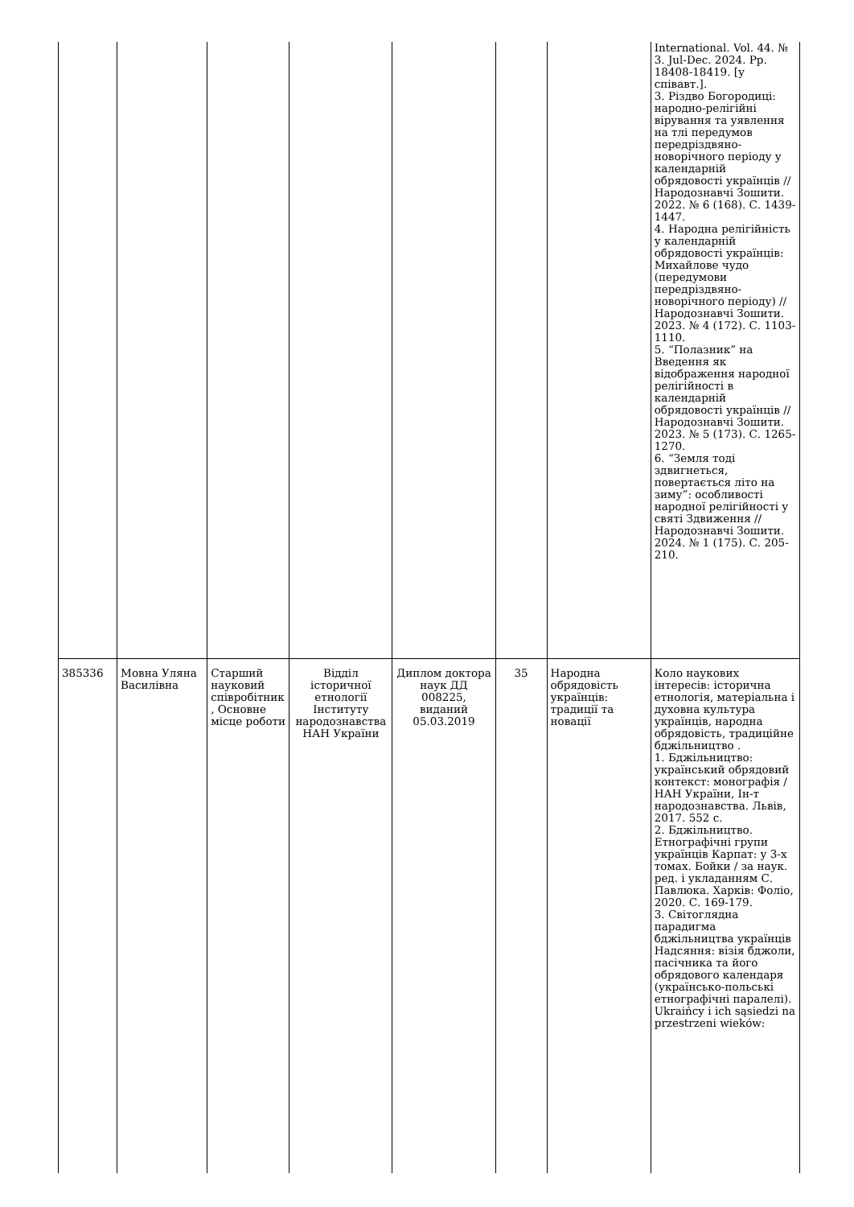| | | | | | | | International. Vol. 44. № 3. Jul-Dec. 2024. Pp. 18408-18419. [у співавт.]. 3. Різдво Богородиці: народно-релігійні вірування та уявлення на тлі передумов передріздвяно-новорічного періоду у календарній обрядовості українців // Народознавчі Зошити. 2022. № 6 (168). С. 1439-1447. 4. Народна релігійність у календарній обрядовості українців: Михайлове чудо (передумови передріздвяно-новорічного періоду) // Народознавчі Зошити. 2023. № 4 (172). С. 1103-1110. 5. “Полазник” на Введення як відображення народної релігійності в календарній обрядовості українців // Народознавчі Зошити. 2023. № 5 (173). С. 1265-1270. 6. “Земля тоді здвигнеться, повертається літо на зиму”: особливості народної релігійності у святі Здвиження // Народознавчі Зошити. 2024. № 1 (175). С. 205-210. |
| 385336 | Мовна Уляна Василівна | Старший науковий співробітник, Основне місце роботи | Відділ історичної етнології Інституту народознавства НАН України | Диплом доктора наук ДД 008225, виданий 05.03.2019 | 35 | Народна обрядовість українців: традиції та новації | Коло наукових інтересів: історична етнологія, матеріальна і духовна культура українців, народна обрядовість, традиційне бджільництво . 1. Бджільництво: український обрядовий контекст: монографія / НАН України, Ін-т народознавства. Львів, 2017. 552 с. 2. Бджільництво. Етнографічні групи українців Карпат: у 3-х томах. Бойки / за наук. ред. і укладанням С. Павлюка. Харків: Фоліо, 2020. С. 169-179. 3. Світоглядна парадигма бджільництва українців Надсяння: візія бджоли, пасічника та його обрядового календаря (українсько-польські етнографічні паралелі). Ukraińcy i ich sąsiedzi na przestrzeni wieków: |